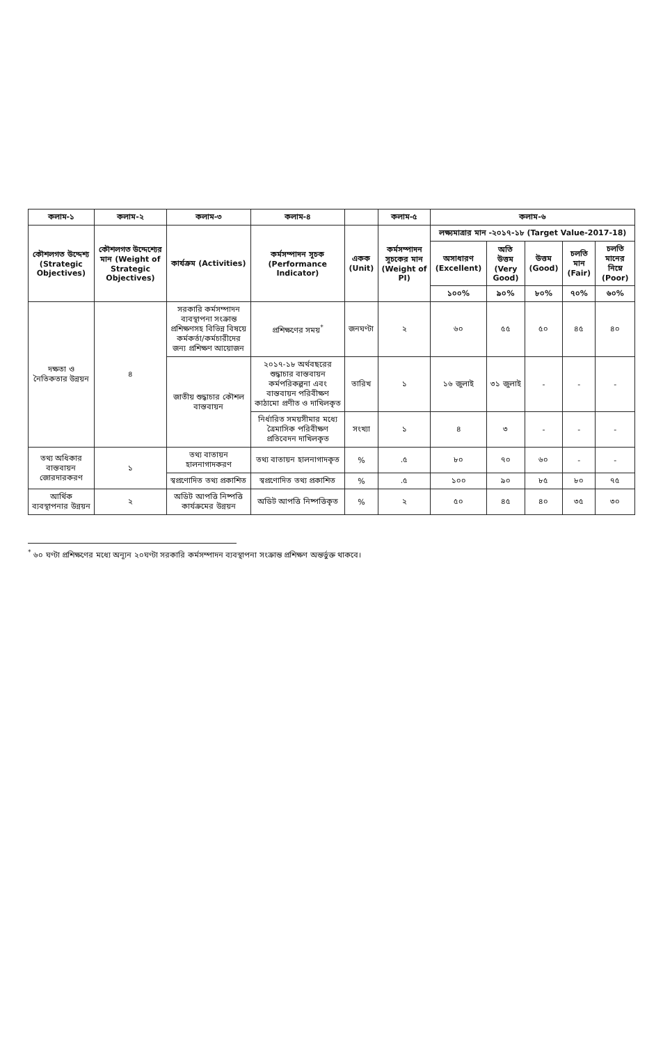| কলাম-১ | কলাম-২ | কলাম-৩ | কলাম-৪ | | কলাম-৫ | কলাম-৬ | | | | |
| --- | --- | --- | --- | --- | --- | --- | --- | --- | --- | --- |
| কৌশলগত উদ্দেশ্য (Strategic Objectives) | কৌশলগত উদ্দেশ্যের মান (Weight of Strategic Objectives) | কার্যক্রম (Activities) | কর্মসম্পাদন সূচক (Performance Indicator) | একক (Unit) | কর্মসম্পাদন সূচকের মান (Weight of PI) | লক্ষ্যমাত্রার মান -২০১৭-১৮ (Target Value-2017-18) | | | | |
| | | | | | | অসাধারণ (Excellent) | অতি উত্তম (Very Good) | উত্তম (Good) | চলতি মান (Fair) | চলতি মানের নিম্নে (Poor) |
| | | | | | | ১০০% | ৯০% | ৮০% | ৭০% | ৬০% |
| দক্ষতা ও নৈতিকতার উন্নয়ন | ৪ | সরকারি কর্মসম্পাদন ব্যবস্থাপনা সংক্রান্ত প্রশিক্ষণসহ বিভিন্ন বিষয়ে কর্মকর্তা/কর্মচারীদের জন্য প্রশিক্ষণ আয়োজন | প্রশিক্ষণের সময়<sup>*</sup> | জনঘণ্টা | ২ | ৬০ | ৫৫ | ৫০ | ৪৫ | ৪০ |
| | | জাতীয় শুদ্ধাচার কৌশল বাস্তবায়ন | ২০১৭-১৮ অর্থবছরের শুদ্ধাচার বাস্তবায়ন কর্মপরিকল্পনা এবং বাস্তবায়ন পরিবীক্ষণ কাঠামো প্রণীত ও দাখিলকৃত | তারিখ | ১ | ১৬ জুলাই | ৩১ জুলাই | - | - | - |
| | | | নির্ধারিত সময়সীমার মধ্যে ত্রৈমাসিক পরিবীক্ষণ প্রতিবেদন দাখিলকৃত | সংখ্যা | ১ | ৪ | ৩ | - | - | - |
| তথ্য অধিকার বাস্তবায়ন জোরদারকরণ | ১ | তথ্য বাতায়ন হালনাগাদকরণ | তথ্য বাতায়ন হালনাগাদকৃত | % | .৫ | ৮০ | ৭০ | ৬০ | - | - |
| | | স্বপ্রণোদিত তথ্য প্রকাশিত | স্বপ্রণোদিত তথ্য প্রকাশিত | % | .৫ | ১০০ | ৯০ | ৮৫ | ৮০ | ৭৫ |
| আর্থিক ব্যবস্থাপনার উন্নয়ন | ২ | অডিট আপত্তি নিষ্পত্তি কার্যক্রমের উন্নয়ন | অডিট আপত্তি নিষ্পত্তিকৃত | % | ২ | ৫০ | ৪৫ | ৪০ | ৩৫ | ৩০ |
<sup>*</sup> ৬০ ঘণ্টা প্রশিক্ষণের মধ্যে অন্যূন ২০ঘণ্টা সরকারি কর্মসম্পাদন ব্যবস্থাপনা সংক্রান্ত প্রশিক্ষণ অন্তর্ভুক্ত থাকবে।